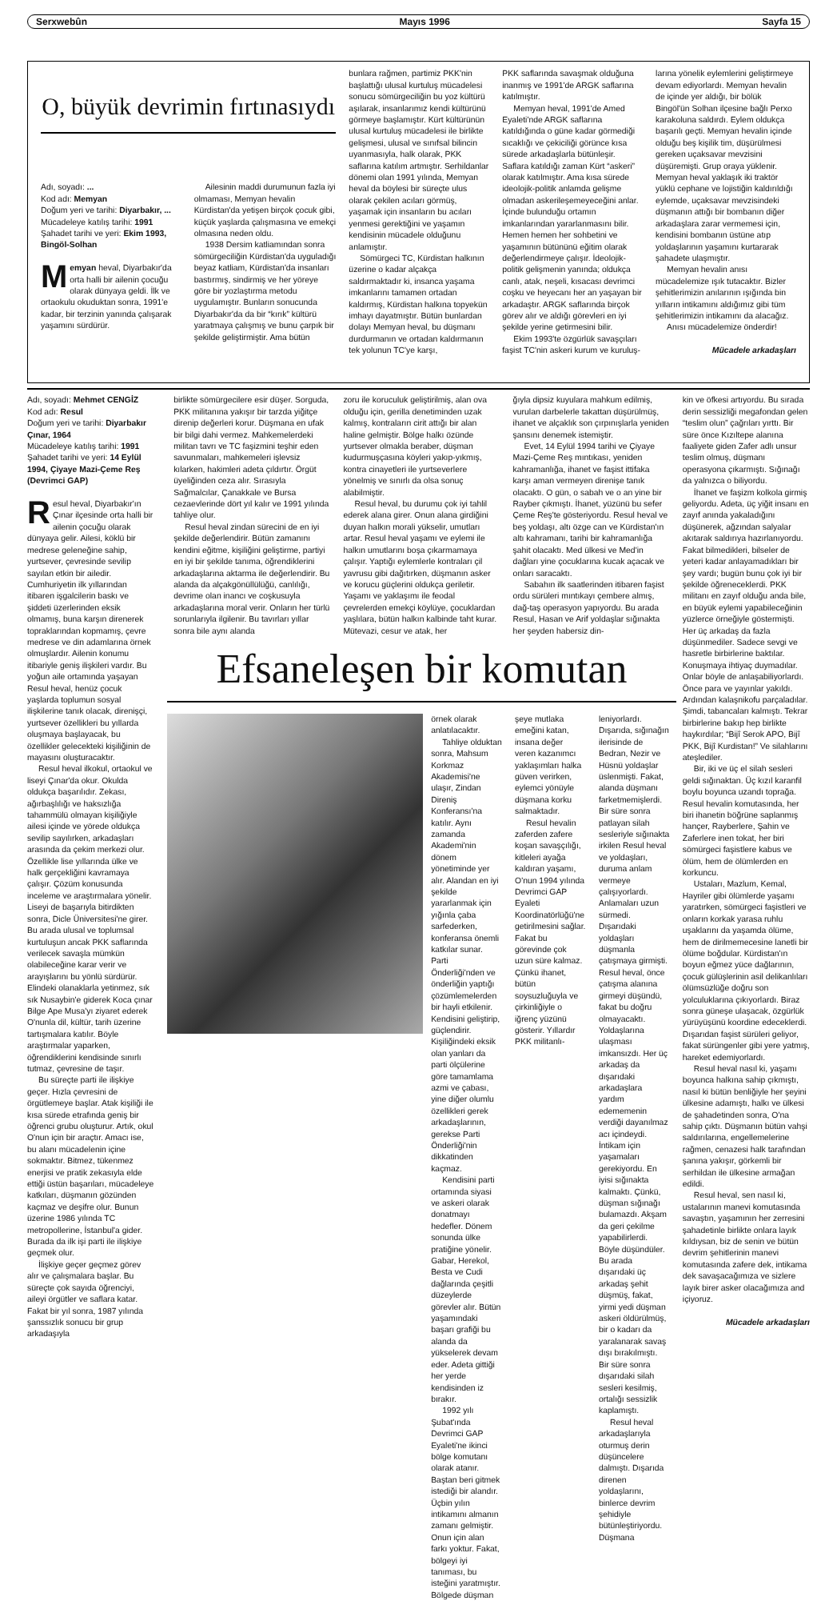Serxwebûn Mayıs 1996 Sayfa 15
O, büyük devrimin fırtınasıydı
Adı, soyadı: ...
Kod adı: Memyan
Doğum yeri ve tarihi: Diyarbakır, ...
Mücadeleye katılış tarihi: 1991
Şahadet tarihi ve yeri: Ekim 1993, Bingöl-Solhan
Memyan heval, Diyarbakır'da orta halli bir ailenin çocuğu olarak dünyaya geldi. İlk ve ortaokulu okuduktan sonra, 1991'e kadar, bir terzinin yanında çalışarak yaşamını sürdürür.
Ailesinin maddi durumunun fazla iyi olmaması, Memyan hevalin Kürdistan'da yetişen birçok çocuk gibi, küçük yaşlarda çalışmasına ve emekçi olmasına neden oldu.
1938 Dersim katliamından sonra sömürgeciliğin Kürdistan'da uygula­dığı beyaz katliam, Kürdistan'da insanları bastırmış, sindirmiş ve her yöreye göre bir yozlaştırma metodu uygulamıştır. Bunların sonucunda Diyarbakır'da da bir “kırık” kültürü yaratmaya çalışmış ve bunu çarpık bir şekilde geliştirmiştir. Ama bütün
bunlara rağmen, partimiz PKK'nin başlattığı ulusal kurtuluş mücadelesi sonucu sömürgeciliğin bu yoz kültürü aşılarak, insanlarımız kendi kültürünü görmeye başlamıştır. Kürt kültürünün ulusal kurtuluş mücadelesi ile birlikte gelişmesi, ulusal ve sınıfsal bilincin uyanmasıyla, halk olarak, PKK saflarına katılım artmıştır. Serhildanlar dönemi olan 1991 yılında, Memyan heval da böylesi bir süreçte ulus olarak çekilen acıları görmüş, yaşamak için insanların bu acıları yenmesi gerektiğini ve yaşamın kendisinin mücadele olduğunu anlamıştır.
Sömürgeci TC, Kürdistan halkının üzerine o kadar alçakça saldırmaktadır ki, insanca yaşama imkanlarını tamamen ortadan kaldırmış, Kürdistan halkına topyekün imhayı dayatmıştır. Bütün bunlardan dolayı Memyan heval, bu düşmanı durdurmanın ve ortadan kaldırmanın tek yolunun TC'ye karşı,
PKK saflarında savaşmak olduğuna inanmış ve 1991'de ARGK saflarına katılmıştır.
Memyan heval, 1991'de Amed Eyaleti'nde ARGK saflarına katıldığında o güne kadar görmediği sıcaklığı ve çekiciliği görünce kısa sürede arkadaşlarla bütünleşir. Saflara katıldığı zaman Kürt “askeri” olarak katılmıştır. Ama kısa sürede ideolojik-politik anlamda gelişme olmadan askerileşemeyeceğini anlar. İçinde bulunduğu ortamın imkanlarından yararlanmasını bilir. Hemen hemen her sohbetini ve yaşamının bütününü eğitim olarak değerlendirmeye çalışır. İdeolojik-politik gelişmenin yanında; oldukça canlı, atak, neşeli, kısacası devrimci coşku ve heyecanı her an yaşayan bir arkadaştır. ARGK saflarında birçok görev alır ve aldığı görevleri en iyi şekilde yerine getirmesini bilir.
Ekim 1993'te özgürlük savaşçıları faşist TC'nin askeri kurum ve kuruluş-
larına yönelik eylemlerini geliştirmeye devam ediyorlardı. Memyan hevalin de içinde yer aldığı, bir bölük Bingöl'ün Solhan ilçesine bağlı Perxo karakoluna saldırdı. Eylem oldukça başarılı geçti. Memyan hevalin içinde olduğu beş kişilik tim, düşürülmesi gereken uçaksavar mevzisini düşüremişti. Grup oraya yüklenir. Memyan heval yaklaşık iki traktör yüklü cephane ve lojistiğin kaldırıldığı eylemde, uçaksavar mevzisindeki düşmanın attığı bir bombanın diğer arkadaşlara zarar vermemesi için, kendisini bombanın üstüne atıp yoldaşlarının yaşamını kurtararak şahadete ulaşmıştır.
Memyan hevalin anısı mücadelemize ışık tutacaktır. Bizler şehitlerimizin anılarının ışığında bin yılların intikamını aldığımız gibi tüm şehitlerimizin intikamını da alacağız.
Anısı mücadelemize önderdir!
Mücadele arkadaşları
Adı, soyadı: Mehmet CENGİZ
Kod adı: Resul
Doğum yeri ve tarihi: Diyarbakır Çınar, 1964
Mücadeleye katılış tarihi: 1991
Şahadet tarihi ve yeri: 14 Eylül 1994, Çiyaye Mazi-Çeme Reş (Devrimci GAP)
Resul heval, Diyarbakır'ın Çınar ilçesinde orta halli bir ailenin çocuğu olarak dünyaya gelir. Ailesi, köklü bir medrese geleneğine sahip, yurtsever, çevresinde sevilip sayılan etkin bir ailedir. Cumhuriyetin ilk yıllarından itibaren işgalcilerin baskı ve şiddeti üzerlerinden eksik olmamış, buna karşın direnerek topraklarından kopmamış, çevre medrese ve din adamlarına örnek olmuşlardır. Ailenin konumu itibariyle geniş ilişkileri vardır. Bu yoğun aile ortamında yaşayan Resul heval, henüz çocuk yaşlarda toplumun sosyal ilişkilerine tanık olacak, direnişçi, yurtsever özellikleri bu yıllarda oluşmaya başlayacak, bu özellikler gelecekteki kişiliğinin de mayasını oluşturacaktır.
Resul heval ilkokul, ortaokul ve liseyi Çınar'da okur. Okulda oldukça başarılıdır. Zekası, ağırbaşlılığı ve haksızlığa tahammülü olmayan kişiliğiyle ailesi içinde ve yörede oldukça sevilip sayılırken, arkadaşları arasında da çekim merkezi olur. Özellikle lise yıllarında ülke ve halk gerçekliğini kavramaya çalışır. Çözüm konusunda inceleme ve araştırmalara yönelir. Liseyi de başarıyla bitirdikten sonra, Dicle Üniversitesi'ne girer. Bu arada ulusal ve toplumsal kurtuluşun ancak PKK saflarında verilecek savaşla mümkün olabileceğine karar verir ve arayışlarını bu yönlü sürdürür. Elindeki olanaklarla yetinmez, sık sık Nusaybin'e giderek Koca çınar Bilge Ape Musa'yı ziyaret ederek O'nunla dil, kültür, tarih üzerine tartışmalara katılır. Böyle araştırmalar yaparken, öğrendiklerini kendisinde sınırlı tutmaz, çevresine de taşır.
Bu süreçte parti ile ilişkiye geçer. Hızla çevresini de örgütlemeye başlar. Atak kişiliği ile kısa sürede etrafında geniş bir öğrenci grubu oluşturur. Artık, okul O'nun için bir araçtır. Amacı ise, bu alanı mücadelenin içine sokmaktır. Bitmez, tükenmez enerjisi ve pratik zekasıyla elde ettiği üstün başarıları, mücadeleye katkıları, düşmanın gözünden kaçmaz ve deşifre olur. Bunun üzerine 1986 yılında TC metropollerine, İstanbul'a gider. Burada da ilk işi parti ile ilişkiye geçmek olur.
İlişkiye geçer geçmez görev alır ve çalışmalara başlar. Bu süreçte çok sayıda öğrenciyi, aileyi örgütler ve saflara katar. Fakat bir yıl sonra, 1987 yılında şanssızlık sonucu bir grup arkadaşıyla
birlikte sömürgecilere esir düşer. Sorguda, PKK militanına yakışır bir tarzda yiğitçe direnip değerleri korur. Düşmana en ufak bir bilgi dahi vermez. Mahkemelerdeki militan tavrı ve TC faşizmini teşhir eden savunmaları, mahkemeleri işlevsiz kılarken, hakimleri adeta çıldırtır. Örgüt üyeliğinden ceza alır. Sırasıyla Sağmalcılar, Çanakkale ve Bursa cezaevlerinde dört yıl kalır ve 1991 yılında tahliye olur.
Resul heval zindan sürecini de en iyi şekilde değerlendirir. Bütün zamanını kendini eğitme, kişiliğini geliştirme, partiyi en iyi bir şekilde tanıma, öğrendiklerini arkadaşlarına aktarma ile değerlendirir. Bu alanda da alçakgönüllülüğü, canlılığı, devrime olan inancı ve coşkusuyla arkadaşlarına moral verir. Onların her türlü sorunlarıyla ilgilenir. Bu tavırları yıllar sonra bile aynı alanda
zoru ile koruculuk geliştirilmiş, alan ova olduğu için, gerilla denetiminden uzak kalmış, kontraların cirit attığı bir alan haline gelmiştir. Bölge halkı özünde yurtsever olmakla beraber, düşman kudurmuşçasına köyleri yakıp-yıkmış, kontra cinayetleri ile yurtseverlere yönelmiş ve sınırlı da olsa sonuç alabilmiştir.
Resul heval, bu durumu çok iyi tahlil ederek alana girer. Onun alana girdiğini duyan halkın morali yükselir, umutları artar. Resul heval yaşamı ve eylemi ile halkın umutlarını boşa çıkarmamaya çalışır. Yaptığı eylemlerle kontraları çil yavrusu gibi dağıtırken, düşmanın asker ve korucu güçlerini oldukça geriletir. Yaşamı ve yaklaşımı ile feodal çevrelerden emekçi köylüye, çocuklardan yaşlılara, bütün halkın kalbinde taht kurar. Mütevazi, cesur ve atak, her
ğıyla dipsiz kuyulara mahkum edilmiş, vurulan darbelerle takattan düşürülmüş, ihanet ve alçaklık son çırpınışlarla yeniden şansını denemek istemiştir.
Evet, 14 Eylül 1994 tarihi ve Çiyaye Mazi-Çeme Reş mıntıkası, yeniden kahramanlığa, ihanet ve faşist ittifaka karşı aman vermeyen direnişe tanık olacaktı. O gün, o sabah ve o an yine bir Rayber çıkmıştı. İhanet, yüzünü bu sefer Çeme Reş'te gösteriyordu. Resul heval ve beş yoldaşı, altı özge can ve Kürdistan'ın altı kahramanı, tarihi bir kahramanlığa şahit olacaktı. Med ülkesi ve Med'in dağları yine çocuklarına kucak açacak ve onları saracaktı.
Sabahın ilk saatlerinden itibaren faşist ordu sürüleri mıntıkayı çembere almış, dağ-taş operasyon yapıyordu. Bu arada Resul, Hasan ve Arif yoldaşlar sığınakta her şeyden habersiz din-
Efsaneleşen bir komutan
örnek olarak anlatılacaktır.
Tahliye olduktan sonra, Mahsum Korkmaz Akademisi'ne ulaşır, Zindan Direniş Konferansı'na katılır. Aynı zamanda Akademi'nin dönem yönetiminde yer alır. Alandan en iyi şekilde yararlanmak için yığınla çaba sarfederken, konferansa önemli katkılar sunar. Parti Önderliği'nden ve önderliğin yaptığı çözümlemelerden bir hayli etkilenir. Kendisini geliştirip, güçlendirir. Kişiliğindeki eksik olan yanları da parti ölçülerine göre tamamlama azmi ve çabası, yine diğer olumlu özellikleri gerek arkadaşlarının, gerekse Parti Önderliği'nin dikkatinden kaçmaz.
Kendisini parti ortamında siyasi ve askeri olarak donatmayı hedefler. Dönem sonunda ülke pratiğine yönelir. Gabar, Herekol, Besta ve Cudi dağlarında çeşitli düzeylerde görevler alır. Bütün yaşamındaki başarı grafiği bu alanda da yükselerek devam eder. Adeta gittiği her yerde kendisinden iz bırakır.
1992 yılı Şubat'ında Devrimci GAP Eyaleti'ne ikinci bölge komutanı olarak atanır. Baştan beri gitmek istediği bir alandır. Üçbin yılın intikamını almanın zamanı gelmiştir. Onun için alan farkı yoktur. Fakat, bölgeyi iyi tanıması, bu isteğini yaratmıştır. Bölgede düşman
şeye mutlaka emeğini katan, insana değer veren kazanımcı yaklaşımları halka güven verirken, eylemci yönüyle düşmana korku salmaktadır.
Resul hevalin zaferden zafere koşan savaşçılığı, kitleleri ayağa kaldıran yaşamı, O'nun 1994 yılında Devrimci GAP Eyaleti Koordinatörlüğü'ne getirilmesini sağlar. Fakat bu görevinde çok uzun süre kalmaz. Çünkü ihanet, bütün soysuzluğuyla ve çirkinliğiyle o iğrenç yüzünü gösterir. Yıllardır PKK militanlı-
leniyorlardı. Dışarıda, sığınağın ilerisinde de Bedran, Nezir ve Hüsnü yoldaşlar üslenmişti. Fakat, alanda düşmanı farketmemişlerdi. Bir süre sonra patlayan silah sesleriyle sığınakta irkilen Resul heval ve yoldaşları, duruma anlam vermeye çalışıyorlardı. Anlamaları uzun sürmedi. Dışarıdaki yoldaşları düşmanla çatışmaya girmişti. Resul heval, önce çatışma alanına girmeyi düşündü, fakat bu doğru olmayacaktı. Yoldaşlarına ulaşması imkansızdı. Her üç arkadaş da dışarıdaki arkadaşlara yardım edememenin verdiği dayanılmaz acı içindeydi. İntikam için yaşamaları gerekiyordu. En iyisi sığınakta kalmaktı. Çünkü, düşman sığınağı bulamazdı. Akşam da geri çekilme yapabilirlerdi. Böyle düşündüler. Bu arada dışarıdaki üç arkadaş şehit düşmüş, fakat, yirmi yedi düşman askeri öldürülmüş, bir o kadarı da yaralanarak savaş dışı bırakılmıştı. Bir süre sonra dışarıdaki silah sesleri kesilmiş, ortalığı sessizlik kaplamıştı.
Resul heval arkadaşlarıyla oturmuş derin düşüncelere dalmıştı. Dışarıda direnen yoldaşlarını, binlerce devrim şehidiyle bütünleştiriyordu. Düşmana
kin ve öfkesi artıyordu. Bu sırada derin sessizliği megafondan gelen “teslim olun” çağrıları yırttı. Bir süre önce Kızıltepe alanına faaliyete giden Zafer adlı unsur teslim olmuş, düşmanı operasyona çıkarmıştı. Sığınağı da yalnızca o biliyordu.
İhanet ve faşizm kolkola girmiş geliyordu. Adeta, üç yiğit insanı en zayıf anında yakaladığını düşünerek, ağzından salyalar akıtarak saldırıya hazırlanıyordu. Fakat bilmedikleri, bilseler de yeteri kadar anlayamadıkları bir şey vardı; bugün bunu çok iyi bir şekilde öğreneceklerdi. PKK militanı en zayıf olduğu anda bile, en büyük eylemi yapabileceğinin yüzlerce örneğiyle göstermişti. Her üç arkadaş da fazla düşünmediler. Sadece sevgi ve hasretle birbirlerine baktılar. Konuşmaya ihtiyaç duymadılar. Onlar böyle de anlaşabiliyorlardı. Önce para ve yayınlar yakıldı. Ardından kalaşnikofu parçaladılar. Şimdi, tabancaları kalmıştı. Tekrar birbirlerine bakıp hep birlikte haykırdılar; “Bijî Serok APO, Bijî PKK, Bijî Kurdistan!” Ve silahlarını ateşlediler.
Bir, iki ve üç el silah sesleri geldi sığınaktan. Üç kızıl karanfil boylu boyunca uzandı toprağa. Resul hevalin komutasında, her biri ihanetin böğrüne saplanmış hançer, Rayberlere, Şahin ve Zaferlere inen tokat, her biri sömürgeci faşistlere kabus ve ölüm, hem de ölümlerden en korkuncu.
Ustaları, Mazlum, Kemal, Hayriler gibi ölümlerde yaşamı yaratırken, sömürgeci faşistleri ve onların korkak yarasa ruhlu uşaklarını da yaşamda ölüme, hem de dirilmemecesine lanetli bir ölüme boğdular. Kürdistan'ın boyun eğmez yüce dağlarının, çocuk gülüşlerinin asil delikanlıları ölümsüzlüğe doğru son yolculuklarına çıkıyorlardı. Biraz sonra güneşe ulaşacak, özgürlük yürüyüşünü koordine edeceklerdi. Dışarıdan faşist sürüleri geliyor, fakat sürüngenler gibi yere yatmış, hareket edemiyorlardı.
Resul heval nasıl ki, yaşamı boyunca halkına sahip çıkmıştı, nasıl ki bütün benliğiyle her şeyini ülkesine adamıştı, halkı ve ülkesi de şahadetinden sonra, O'na sahip çıktı. Düşmanın bütün vahşi saldırılarına, engellemelerine rağmen, cenazesi halk tarafından şanına yakışır, görkemli bir serhildan ile ülkesine armağan edildi.
Resul heval, sen nasıl ki, ustalarının manevi komutasında savaştın, yaşamının her zerresini şahadetinle birlikte onlara layık kıldıysan, biz de senin ve bütün devrim şehitlerinin manevi komutasında zafere dek, intikama dek savaşacağımıza ve sizlere layık birer asker olacağımıza and içiyoruz.
Mücadele arkadaşları